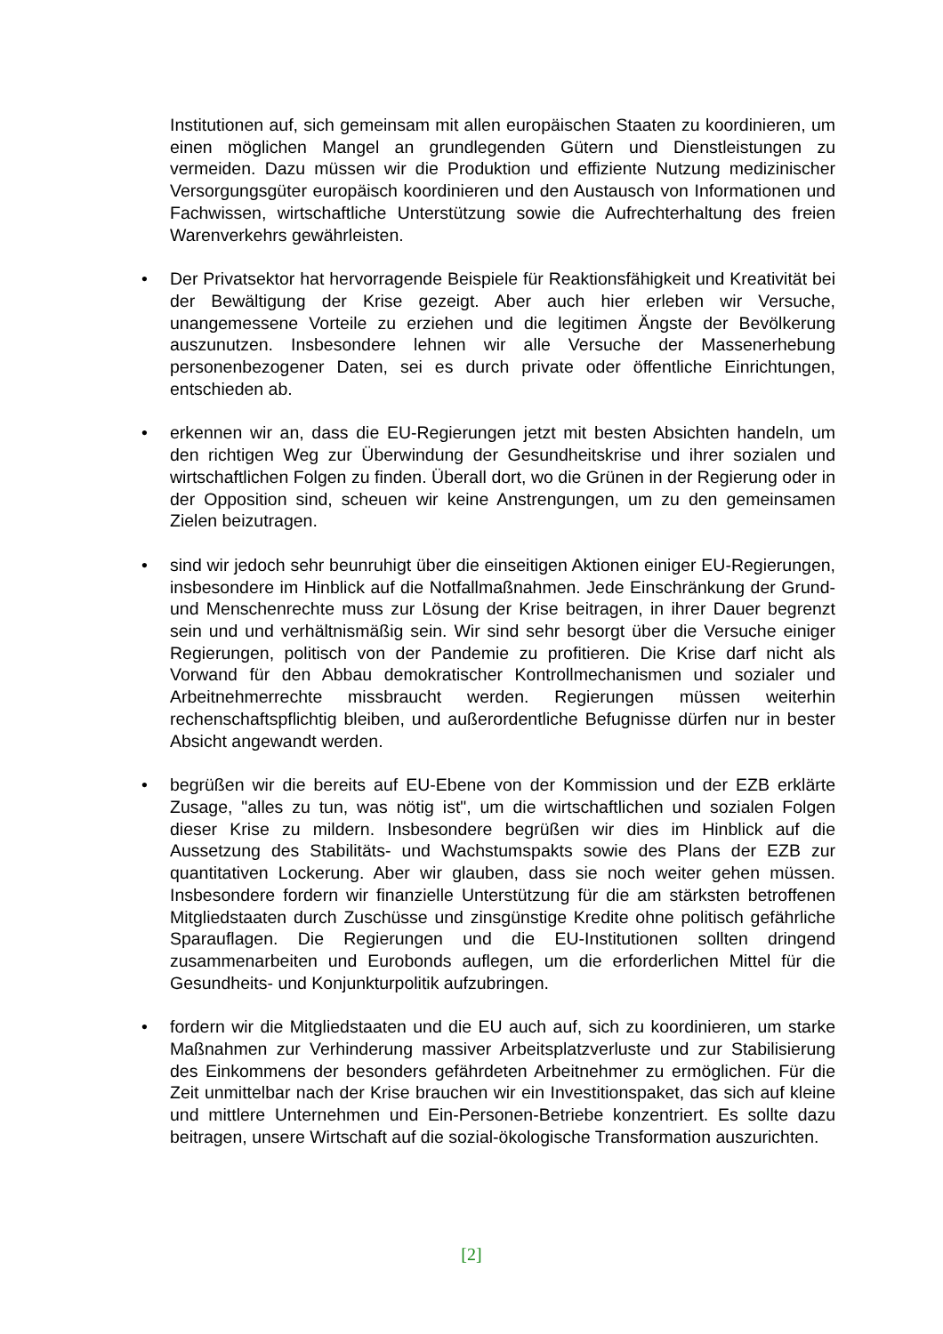Institutionen auf, sich gemeinsam mit allen europäischen Staaten zu koordinieren, um einen möglichen Mangel an grundlegenden Gütern und Dienstleistungen zu vermeiden. Dazu müssen wir die Produktion und effiziente Nutzung medizinischer Versorgungsgüter europäisch koordinieren und den Austausch von Informationen und Fachwissen, wirtschaftliche Unterstützung sowie die Aufrechterhaltung des freien Warenverkehrs gewährleisten.
•
Der Privatsektor hat hervorragende Beispiele für Reaktionsfähigkeit und Kreativität bei der Bewältigung der Krise gezeigt. Aber auch hier erleben wir Versuche, unangemessene Vorteile zu erziehen und die legitimen Ängste der Bevölkerung auszunutzen. Insbesondere lehnen wir alle Versuche der Massenerhebung personenbezogener Daten, sei es durch private oder öffentliche Einrichtungen, entschieden ab.
•
erkennen wir an, dass die EU-Regierungen jetzt mit besten Absichten handeln, um den richtigen Weg zur Überwindung der Gesundheitskrise und ihrer sozialen und wirtschaftlichen Folgen zu finden. Überall dort, wo die Grünen in der Regierung oder in der Opposition sind, scheuen wir keine Anstrengungen, um zu den gemeinsamen Zielen beizutragen.
•
sind wir jedoch sehr beunruhigt über die einseitigen Aktionen einiger EU-Regierungen, insbesondere im Hinblick auf die Notfallmaßnahmen. Jede Einschränkung der Grund- und Menschenrechte muss zur Lösung der Krise beitragen, in ihrer Dauer begrenzt sein und und verhältnismäßig sein. Wir sind sehr besorgt über die Versuche einiger Regierungen, politisch von der Pandemie zu profitieren. Die Krise darf nicht als Vorwand für den Abbau demokratischer Kontrollmechanismen und sozialer und Arbeitnehmerrechte missbraucht werden. Regierungen müssen weiterhin rechenschaftspflichtig bleiben, und außerordentliche Befugnisse dürfen nur in bester Absicht angewandt werden.
•
begrüßen wir die bereits auf EU-Ebene von der Kommission und der EZB erklärte Zusage, "alles zu tun, was nötig ist", um die wirtschaftlichen und sozialen Folgen dieser Krise zu mildern. Insbesondere begrüßen wir dies im Hinblick auf die Aussetzung des Stabilitäts- und Wachstumspakts sowie des Plans der EZB zur quantitativen Lockerung. Aber wir glauben, dass sie noch weiter gehen müssen. Insbesondere fordern wir finanzielle Unterstützung für die am stärksten betroffenen Mitgliedstaaten durch Zuschüsse und zinsgünstige Kredite ohne politisch gefährliche Sparauflagen. Die Regierungen und die EU-Institutionen sollten dringend zusammenarbeiten und Eurobonds auflegen, um die erforderlichen Mittel für die Gesundheits- und Konjunkturpolitik aufzubringen.
•
fordern wir die Mitgliedstaaten und die EU auch auf, sich zu koordinieren, um starke Maßnahmen zur Verhinderung massiver Arbeitsplatzverluste und zur Stabilisierung des Einkommens der besonders gefährdeten Arbeitnehmer zu ermöglichen. Für die Zeit unmittelbar nach der Krise brauchen wir ein Investitionspaket, das sich auf kleine und mittlere Unternehmen und Ein-Personen-Betriebe konzentriert. Es sollte dazu beitragen, unsere Wirtschaft auf die sozial-ökologische Transformation auszurichten.
[2]